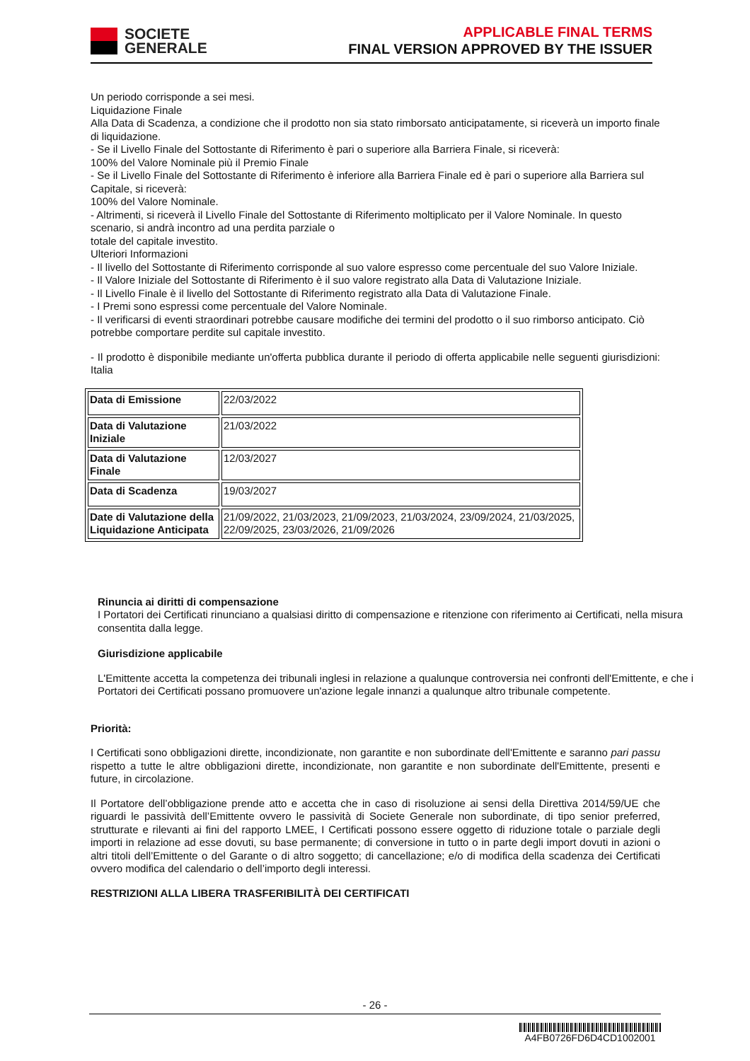SOCIETE
GENERALE
APPLICABLE FINAL TERMS
FINAL VERSION APPROVED BY THE ISSUER
Un periodo corrisponde a sei mesi.
Liquidazione Finale
Alla Data di Scadenza, a condizione che il prodotto non sia stato rimborsato anticipatamente, si riceverà un importo finale di liquidazione.
- Se il Livello Finale del Sottostante di Riferimento è pari o superiore alla Barriera Finale, si riceverà:
100% del Valore Nominale più il Premio Finale
- Se il Livello Finale del Sottostante di Riferimento è inferiore alla Barriera Finale ed è pari o superiore alla Barriera sul Capitale, si riceverà:
100% del Valore Nominale.
- Altrimenti, si riceverà il Livello Finale del Sottostante di Riferimento moltiplicato per il Valore Nominale. In questo scenario, si andrà incontro ad una perdita parziale o
totale del capitale investito.
Ulteriori Informazioni
- Il livello del Sottostante di Riferimento corrisponde al suo valore espresso come percentuale del suo Valore Iniziale.
- Il Valore Iniziale del Sottostante di Riferimento è il suo valore registrato alla Data di Valutazione Iniziale.
- Il Livello Finale è il livello del Sottostante di Riferimento registrato alla Data di Valutazione Finale.
- I Premi sono espressi come percentuale del Valore Nominale.
- Il verificarsi di eventi straordinari potrebbe causare modifiche dei termini del prodotto o il suo rimborso anticipato. Ciò potrebbe comportare perdite sul capitale investito.
- Il prodotto è disponibile mediante un'offerta pubblica durante il periodo di offerta applicabile nelle seguenti giurisdizioni: Italia
| Data di Emissione | 22/03/2022 |
| Data di Valutazione Iniziale | 21/03/2022 |
| Data di Valutazione Finale | 12/03/2027 |
| Data di Scadenza | 19/03/2027 |
| Date di Valutazione della Liquidazione Anticipata | 21/09/2022, 21/03/2023, 21/09/2023, 21/03/2024, 23/09/2024, 21/03/2025, 22/09/2025, 23/03/2026, 21/09/2026 |
Rinuncia ai diritti di compensazione
I Portatori dei Certificati rinunciano a qualsiasi diritto di compensazione e ritenzione con riferimento ai Certificati, nella misura consentita dalla legge.
Giurisdizione applicabile
L'Emittente accetta la competenza dei tribunali inglesi in relazione a qualunque controversia nei confronti dell'Emittente, e che i Portatori dei Certificati possano promuovere un'azione legale innanzi a qualunque altro tribunale competente.
Priorità:
I Certificati sono obbligazioni dirette, incondizionate, non garantite e non subordinate dell'Emittente e saranno pari passu rispetto a tutte le altre obbligazioni dirette, incondizionate, non garantite e non subordinate dell'Emittente, presenti e future, in circolazione.
Il Portatore dell’obbligazione prende atto e accetta che in caso di risoluzione ai sensi della Direttiva 2014/59/UE che riguardi le passività dell’Emittente ovvero le passività di Societe Generale non subordinate, di tipo senior preferred, strutturate e rilevanti ai fini del rapporto LMEE, I Certificati possono essere oggetto di riduzione totale o parziale degli importi in relazione ad esse dovuti, su base permanente; di conversione in tutto o in parte degli import dovuti in azioni o altri titoli dell’Emittente o del Garante o di altro soggetto; di cancellazione; e/o di modifica della scadenza dei Certificati ovvero modifica del calendario o dell’importo degli interessi.
RESTRIZIONI ALLA LIBERA TRASFERIBILITÀ DEI CERTIFICATI
- 26 -
A4FB0726FD6D4CD1002001